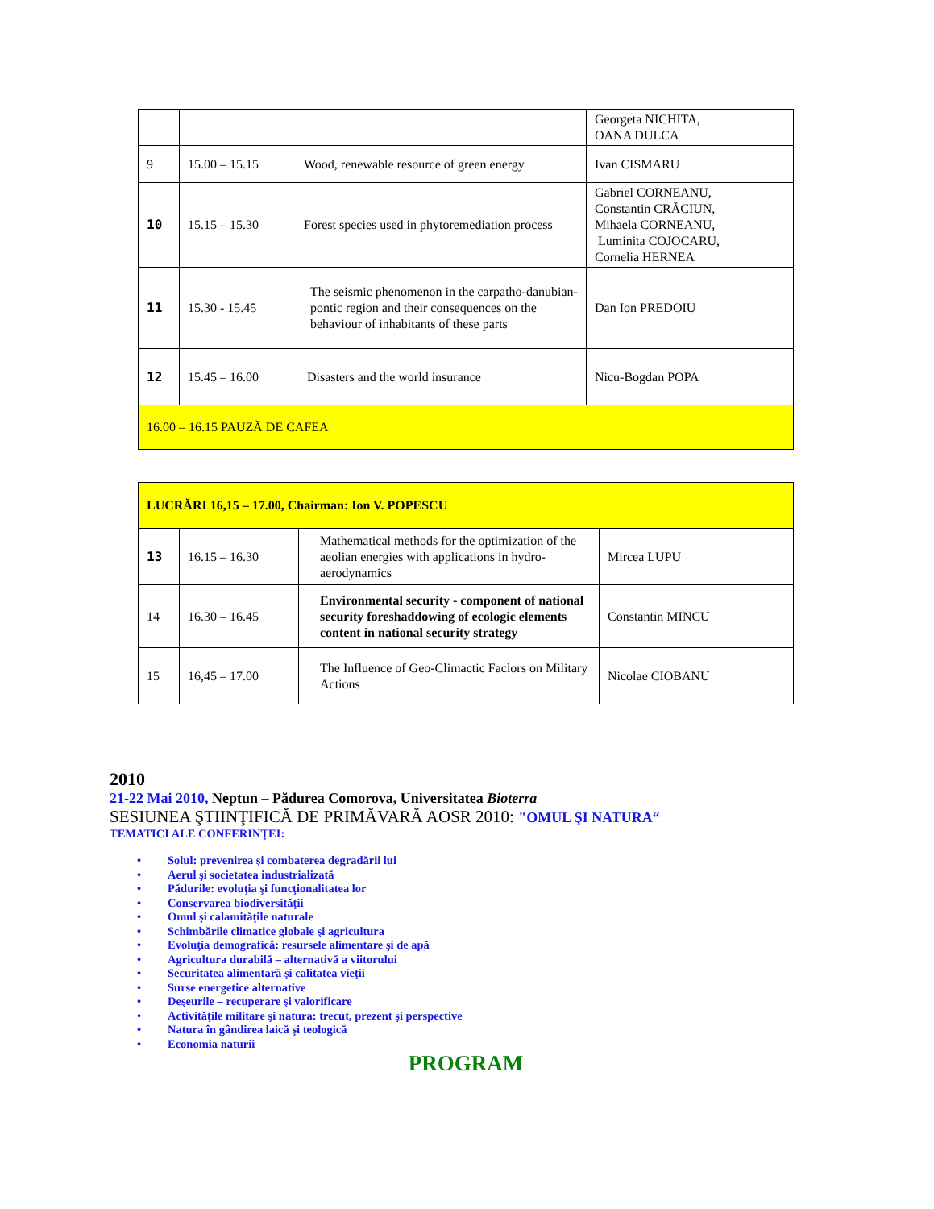| | | | Georgeta NICHITA, OANA DULCA |
| 9 | 15.00 – 15.15 | Wood, renewable resource of green energy | Ivan CISMARU |
| 10 | 15.15 – 15.30 | Forest species used in phytoremediation process | Gabriel CORNEANU, Constantin CRĂCIUN, Mihaela CORNEANU, Luminita COJOCARU, Cornelia HERNEA |
| 11 | 15.30 - 15.45 | The seismic phenomenon in the carpatho-danubian-pontic region and their consequences on the behaviour of inhabitants of these parts | Dan Ion PREDOIU |
| 12 | 15.45 – 16.00 | Disasters and the world insurance | Nicu-Bogdan POPA |
| 16.00 – 16.15 PAUZĂ DE CAFEA | | | |
| LUCRĂRI 16,15 – 17.00, Chairman: Ion V. POPESCU | | | |
| 13 | 16.15 – 16.30 | Mathematical methods for the optimization of the aeolian energies with applications in hydro-aerodynamics | Mircea LUPU |
| 14 | 16.30 – 16.45 | Environmental security - component of national security foreshaddowing of ecologic elements content in national security strategy | Constantin MINCU |
| 15 | 16,45 – 17.00 | The Influence of Geo-Climactic Faclors on Military Actions | Nicolae CIOBANU |
2010
21-22 Mai 2010, Neptun – Pădurea Comorova, Universitatea Bioterra
SESIUNEA ŞTIINŢIFICĂ DE PRIMĂVARĂ AOSR 2010: "OMUL ŞI NATURA“
TEMATICI ALE CONFERINŢEI:
• Solul: prevenirea şi combaterea degradării lui
• Aerul şi societatea industrializată
• Pădurile: evoluţia şi funcţionalitatea lor
• Conservarea biodiversităţii
• Omul şi calamităţile naturale
• Schimbările climatice globale şi agricultura
• Evoluţia demografică: resursele alimentare şi de apă
• Agricultura durabilă – alternativă a viitorului
• Securitatea alimentară şi calitatea vieţii
• Surse energetice alternative
• Deşeurile – recuperare şi valorificare
• Activităţile militare şi natura: trecut, prezent şi perspective
• Natura în gândirea laică şi teologică
• Economia naturii
PROGRAM